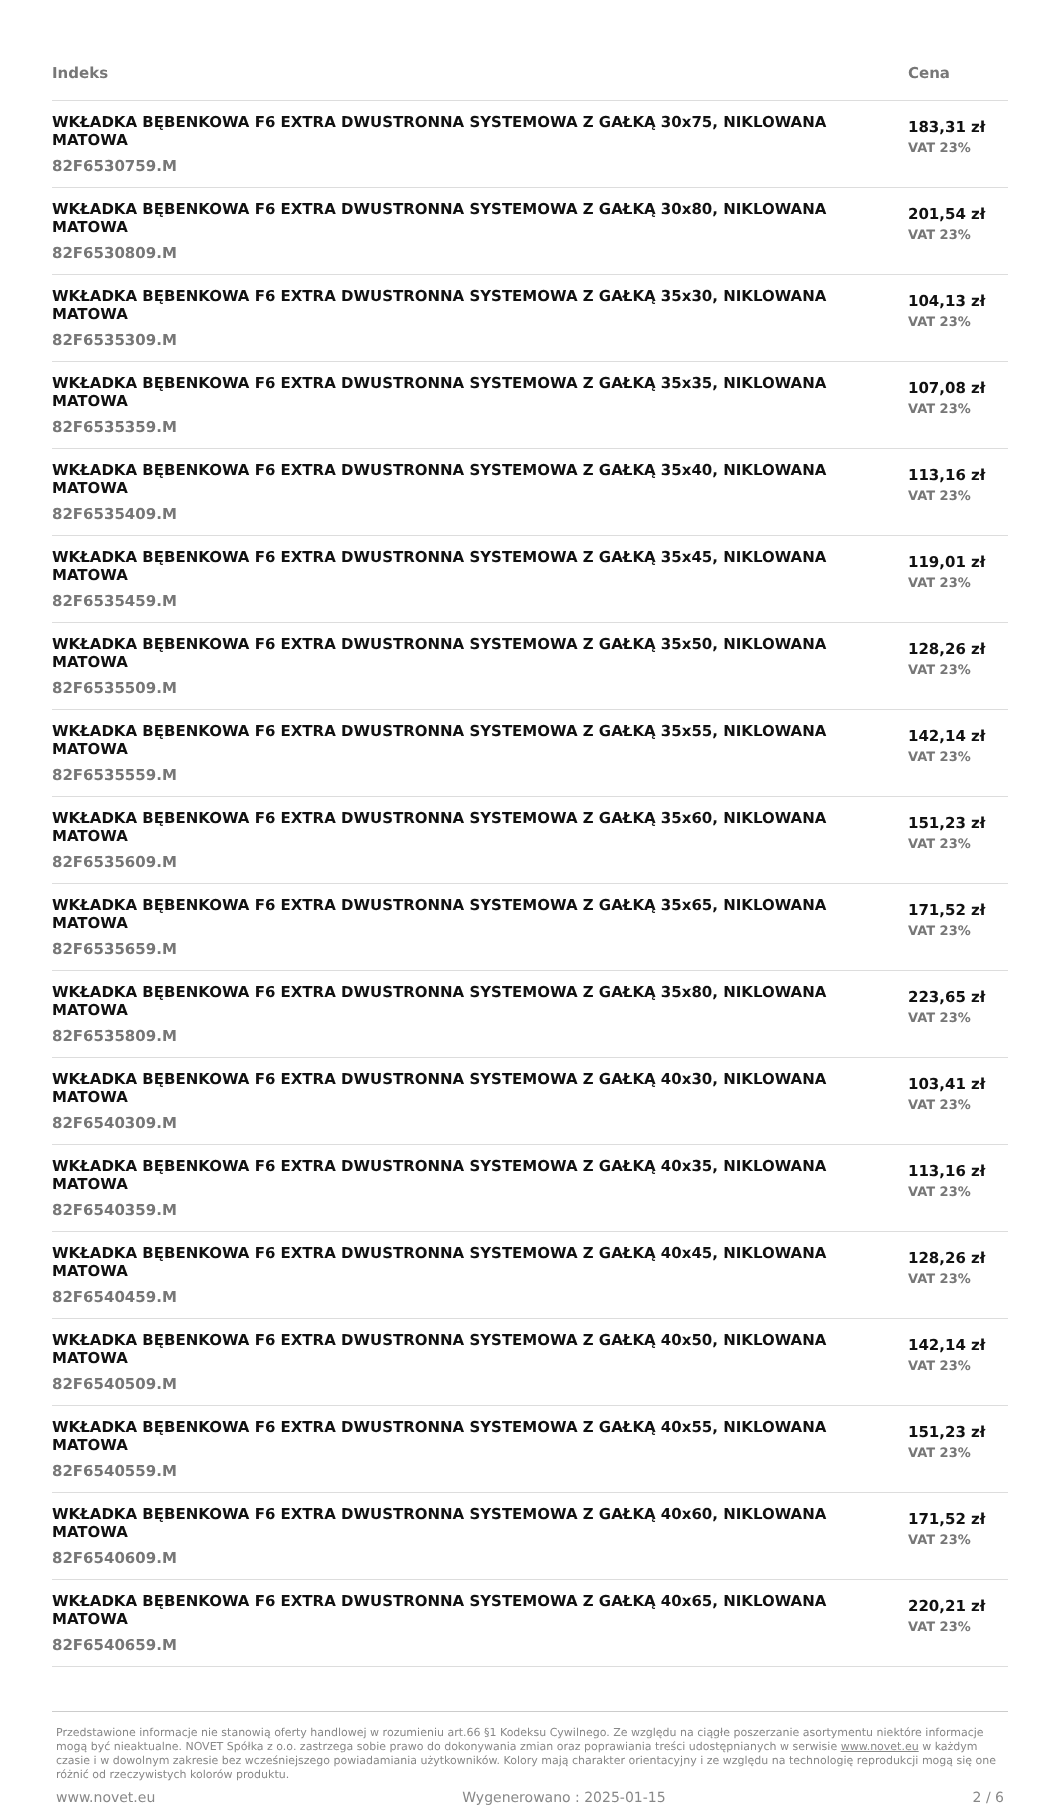| Indeks | Cena |
| --- | --- |
| WKŁADKA BĘBENKOWA F6 EXTRA DWUSTRONNA SYSTEMOWA Z GAŁKĄ 30x75, NIKLOWANA MATOWA 82F6530759.M | 183,31 zł VAT 23% |
| WKŁADKA BĘBENKOWA F6 EXTRA DWUSTRONNA SYSTEMOWA Z GAŁKĄ 30x80, NIKLOWANA MATOWA 82F6530809.M | 201,54 zł VAT 23% |
| WKŁADKA BĘBENKOWA F6 EXTRA DWUSTRONNA SYSTEMOWA Z GAŁKĄ 35x30, NIKLOWANA MATOWA 82F6535309.M | 104,13 zł VAT 23% |
| WKŁADKA BĘBENKOWA F6 EXTRA DWUSTRONNA SYSTEMOWA Z GAŁKĄ 35x35, NIKLOWANA MATOWA 82F6535359.M | 107,08 zł VAT 23% |
| WKŁADKA BĘBENKOWA F6 EXTRA DWUSTRONNA SYSTEMOWA Z GAŁKĄ 35x40, NIKLOWANA MATOWA 82F6535409.M | 113,16 zł VAT 23% |
| WKŁADKA BĘBENKOWA F6 EXTRA DWUSTRONNA SYSTEMOWA Z GAŁKĄ 35x45, NIKLOWANA MATOWA 82F6535459.M | 119,01 zł VAT 23% |
| WKŁADKA BĘBENKOWA F6 EXTRA DWUSTRONNA SYSTEMOWA Z GAŁKĄ 35x50, NIKLOWANA MATOWA 82F6535509.M | 128,26 zł VAT 23% |
| WKŁADKA BĘBENKOWA F6 EXTRA DWUSTRONNA SYSTEMOWA Z GAŁKĄ 35x55, NIKLOWANA MATOWA 82F6535559.M | 142,14 zł VAT 23% |
| WKŁADKA BĘBENKOWA F6 EXTRA DWUSTRONNA SYSTEMOWA Z GAŁKĄ 35x60, NIKLOWANA MATOWA 82F6535609.M | 151,23 zł VAT 23% |
| WKŁADKA BĘBENKOWA F6 EXTRA DWUSTRONNA SYSTEMOWA Z GAŁKĄ 35x65, NIKLOWANA MATOWA 82F6535659.M | 171,52 zł VAT 23% |
| WKŁADKA BĘBENKOWA F6 EXTRA DWUSTRONNA SYSTEMOWA Z GAŁKĄ 35x80, NIKLOWANA MATOWA 82F6535809.M | 223,65 zł VAT 23% |
| WKŁADKA BĘBENKOWA F6 EXTRA DWUSTRONNA SYSTEMOWA Z GAŁKĄ 40x30, NIKLOWANA MATOWA 82F6540309.M | 103,41 zł VAT 23% |
| WKŁADKA BĘBENKOWA F6 EXTRA DWUSTRONNA SYSTEMOWA Z GAŁKĄ 40x35, NIKLOWANA MATOWA 82F6540359.M | 113,16 zł VAT 23% |
| WKŁADKA BĘBENKOWA F6 EXTRA DWUSTRONNA SYSTEMOWA Z GAŁKĄ 40x45, NIKLOWANA MATOWA 82F6540459.M | 128,26 zł VAT 23% |
| WKŁADKA BĘBENKOWA F6 EXTRA DWUSTRONNA SYSTEMOWA Z GAŁKĄ 40x50, NIKLOWANA MATOWA 82F6540509.M | 142,14 zł VAT 23% |
| WKŁADKA BĘBENKOWA F6 EXTRA DWUSTRONNA SYSTEMOWA Z GAŁKĄ 40x55, NIKLOWANA MATOWA 82F6540559.M | 151,23 zł VAT 23% |
| WKŁADKA BĘBENKOWA F6 EXTRA DWUSTRONNA SYSTEMOWA Z GAŁKĄ 40x60, NIKLOWANA MATOWA 82F6540609.M | 171,52 zł VAT 23% |
| WKŁADKA BĘBENKOWA F6 EXTRA DWUSTRONNA SYSTEMOWA Z GAŁKĄ 40x65, NIKLOWANA MATOWA 82F6540659.M | 220,21 zł VAT 23% |
Przedstawione informacje nie stanowią oferty handlowej w rozumieniu art.66 §1 Kodeksu Cywilnego. Ze względu na ciągłe poszerzanie asortymentu niektóre informacje mogą być nieaktualne. NOVET Spółka z o.o. zastrzega sobie prawo do dokonywania zmian oraz poprawiania treści udostępnianych w serwisie www.novet.eu w każdym czasie i w dowolnym zakresie bez wcześniejszego powiadamiania użytkowników. Kolory mają charakter orientacyjny i ze względu na technologię reprodukcji mogą się one różnić od rzeczywistych kolorów produktu.
www.novet.eu Wygenerowano : 2025-01-15 2 / 6